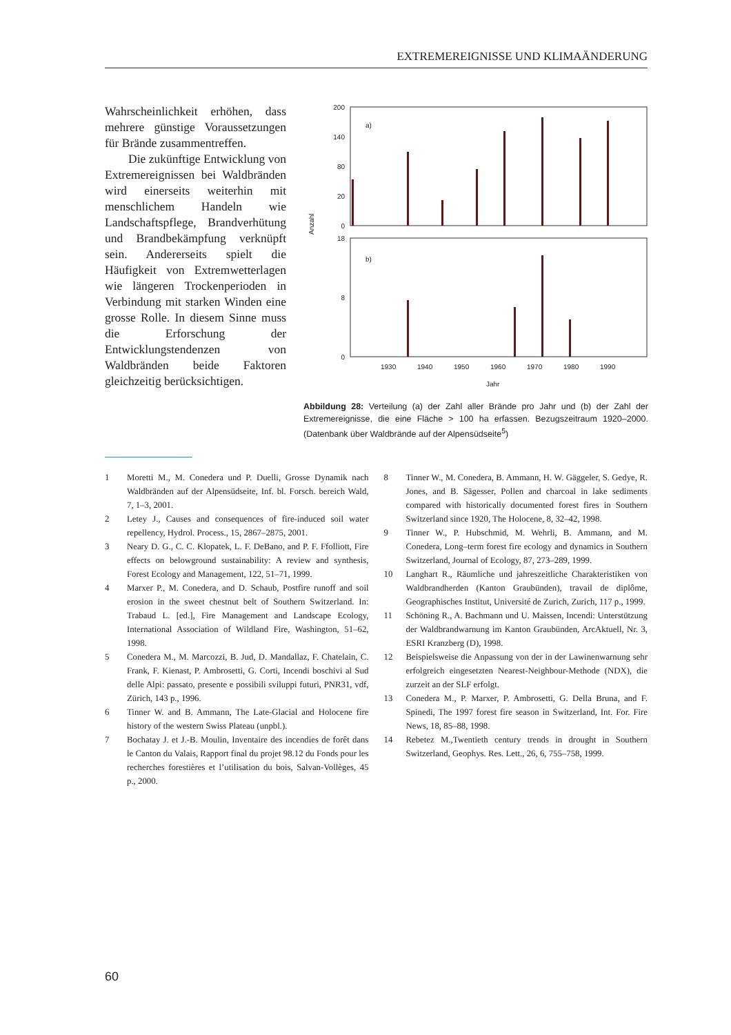EXTREMEREIGNISSE UND KLIMAÄNDERUNG
Wahrscheinlichkeit erhöhen, dass mehrere günstige Voraussetzungen für Brände zusammentreffen.
Die zukünftige Entwicklung von Extremereignissen bei Waldbränden wird einerseits weiterhin mit menschlichem Handeln wie Landschaftspflege, Brandverhütung und Brandbekämpfung verknüpft sein. Andererseits spielt die Häufigkeit von Extremwetterlagen wie längeren Trockenperioden in Verbindung mit starken Winden eine grosse Rolle. In diesem Sinne muss die Erforschung der Entwicklungstendenzen von Waldbränden beide Faktoren gleichzeitig berücksichtigen.
200
140
80
20
0
a)
18
8
0
b)
1930
1940
1950
1960
1970
1980
1990
Jahr
Anzahl
Abbildung 28: Verteilung (a) der Zahl aller Brände pro Jahr und (b) der Zahl der Extremereignisse, die eine Fläche > 100 ha erfassen. Bezugszeitraum 1920–2000. (Datenbank über Waldbrände auf der Alpensüdseite<sup>5</sup>)
1 Moretti M., M. Conedera und P. Duelli, Grosse Dynamik nach Waldbränden auf der Alpensüdseite, Inf. bl. Forsch. bereich Wald, 7, 1–3, 2001.
2 Letey J., Causes and consequences of fire-induced soil water repellency, Hydrol. Process., 15, 2867–2875, 2001.
3 Neary D. G., C. C. Klopatek, L. F. DeBano, and P. F. Ffolliott, Fire effects on belowground sustainability: A review and synthesis, Forest Ecology and Management, 122, 51–71, 1999.
4 Marxer P., M. Conedera, and D. Schaub, Postfire runoff and soil erosion in the sweet chestnut belt of Southern Switzerland. In: Trabaud L. [ed.], Fire Management and Landscape Ecology, International Association of Wildland Fire, Washington, 51–62, 1998.
5 Conedera M., M. Marcozzi, B. Jud, D. Mandallaz, F. Chatelain, C. Frank, F. Kienast, P. Ambrosetti, G. Corti, Incendi boschivi al Sud delle Alpi: passato, presente e possibili sviluppi futuri, PNR31, vdf, Zürich, 143 p., 1996.
6 Tinner W. and B. Ammann, The Late-Glacial and Holocene fire history of the western Swiss Plateau (unpbl.).
7 Bochatay J. et J.-B. Moulin, Inventaire des incendies de forêt dans le Canton du Valais, Rapport final du projet 98.12 du Fonds pour les recherches forestières et l’utilisation du bois, Salvan-Vollèges, 45 p., 2000.
8 Tinner W., M. Conedera, B. Ammann, H. W. Gäggeler, S. Gedye, R. Jones, and B. Sägesser, Pollen and charcoal in lake sediments compared with historically documented forest fires in Southern Switzerland since 1920, The Holocene, 8, 32–42, 1998.
9 Tinner W., P. Hubschmid, M. Wehrli, B. Ammann, and M. Conedera, Long–term forest fire ecology and dynamics in Southern Switzerland, Journal of Ecology, 87, 273–289, 1999.
10 Langhart R., Räumliche und jahreszeitliche Charakteristiken von Waldbrandherden (Kanton Graubünden), travail de diplôme, Geographisches Institut, Université de Zurich, Zurich, 117 p., 1999.
11 Schöning R., A. Bachmann und U. Maissen, Incendi: Unterstützung der Waldbrandwarnung im Kanton Graubünden, ArcAktuell, Nr. 3, ESRI Kranzberg (D), 1998.
12 Beispielsweise die Anpassung von der in der Lawinenwarnung sehr erfolgreich eingesetzten Nearest-Neighbour-Methode (NDX), die zurzeit an der SLF erfolgt.
13 Conedera M., P. Marxer, P. Ambrosetti, G. Della Bruna, and F. Spinedi, The 1997 forest fire season in Switzerland, Int. For. Fire News, 18, 85–88, 1998.
14 Rebetez M.,Twentieth century trends in drought in Southern Switzerland, Geophys. Res. Lett., 26, 6, 755–758, 1999.
60